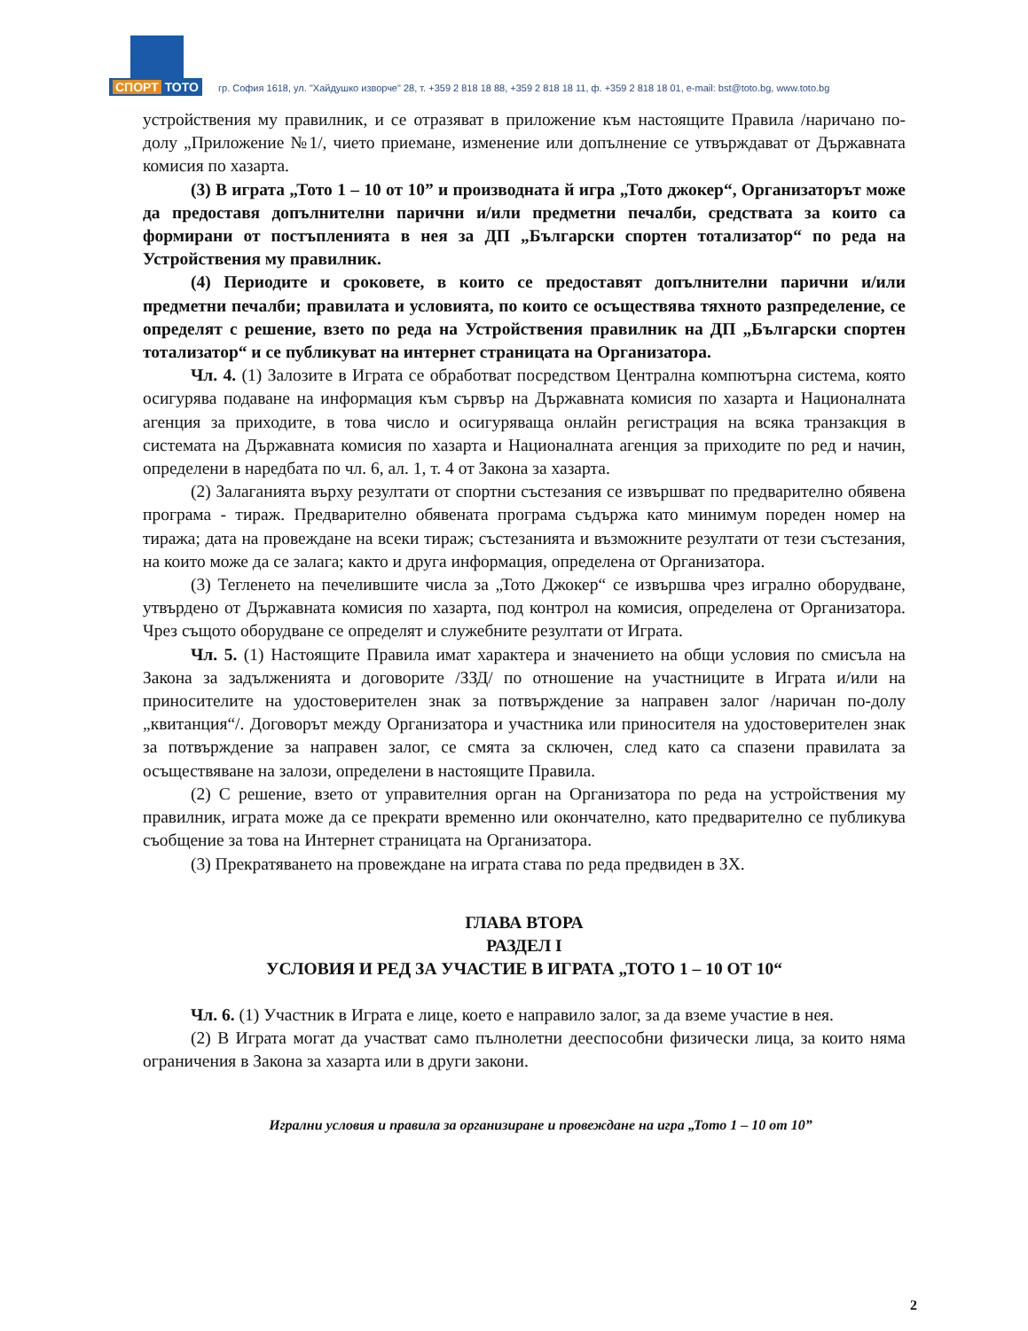СПОРТ ТОТО
гр. София 1618, ул. "Хайдушко изворче" 28, т. +359 2 818 18 88, +359 2 818 18 11, ф. +359 2 818 18 01, e-mail: bst@toto.bg, www.toto.bg
устройствения му правилник, и се отразяват в приложение към настоящите Правила /наричано по-долу „Приложение №1/, чието приемане, изменение или допълнение се утвърждават от Държавната комисия по хазарта.
(3) В играта „Тото 1 – 10 от 10” и производната й игра „Тото джокер“, Организаторът може да предоставя допълнителни парични и/или предметни печалби, средствата за които са формирани от постъпленията в нея за ДП „Български спортен тотализатор“ по реда на Устройствения му правилник.
(4) Периодите и сроковете, в които се предоставят допълнителни парични и/или предметни печалби; правилата и условията, по които се осъществява тяхното разпределение, се определят с решение, взето по реда на Устройствения правилник на ДП „Български спортен тотализатор“ и се публикуват на интернет страницата на Организатора.
Чл. 4. (1) Залозите в Играта се обработват посредством Централна компютърна система, която осигурява подаване на информация към сървър на Държавната комисия по хазарта и Националната агенция за приходите, в това число и осигуряваща онлайн регистрация на всяка транзакция в системата на Държавната комисия по хазарта и Националната агенция за приходите по ред и начин, определени в наредбата по чл. 6, ал. 1, т. 4 от Закона за хазарта.
(2) Залаганията върху резултати от спортни състезания се извършват по предварително обявена програма - тираж. Предварително обявената програма съдържа като минимум пореден номер на тиража; дата на провеждане на всеки тираж; състезанията и възможните резултати от тези състезания, на които може да се залага; както и друга информация, определена от Организатора.
(3) Тегленето на печелившите числа за „Тото Джокер“ се извършва чрез игрално оборудване, утвърдено от Държавната комисия по хазарта, под контрол на комисия, определена от Организатора. Чрез същото оборудване се определят и служебните резултати от Играта.
Чл. 5. (1) Настоящите Правила имат характера и значението на общи условия по смисъла на Закона за задълженията и договорите /ЗЗД/ по отношение на участниците в Играта и/или на приносителите на удостоверителен знак за потвърждение за направен залог /наричан по-долу „квитанция“/. Договорът между Организатора и участника или приносителя на удостоверителен знак за потвърждение за направен залог, се смята за сключен, след като са спазени правилата за осъществяване на залози, определени в настоящите Правила.
(2) С решение, взето от управителния орган на Организатора по реда на устройствения му правилник, играта може да се прекрати временно или окончателно, като предварително се публикува съобщение за това на Интернет страницата на Организатора.
(3) Прекратяването на провеждане на играта става по реда предвиден в ЗХ.
ГЛАВА ВТОРА
РАЗДЕЛ I
УСЛОВИЯ И РЕД ЗА УЧАСТИЕ В ИГРАТА „ТОТО 1 – 10 ОТ 10“
Чл. 6. (1) Участник в Играта е лице, което е направило залог, за да вземе участие в нея.
(2) В Играта могат да участват само пълнолетни дееспособни физически лица, за които няма ограничения в Закона за хазарта или в други закони.
Игрални условия и правила за организиране и провеждане на игра „Тото 1 – 10 от 10”
2